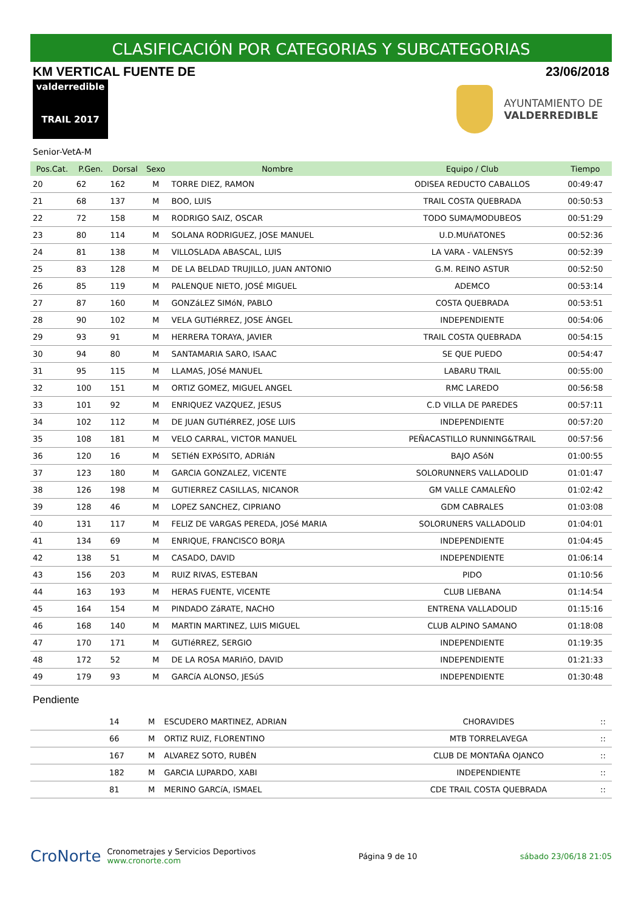CLASIFICACIÓN POR CATEGORIAS Y SUBCATEGORIAS
KM VERTICAL FUENTE DE 23/06/2018
valderredible
TRAIL 2017
AYUNTAMIENTO DE
VALDERREDIBLE
Senior-VetA-M
| Pos.Cat. | P.Gen. | Dorsal | Sexo | Nombre | Equipo / Club | Tiempo |
| --- | --- | --- | --- | --- | --- | --- |
| 20 | 62 | 162 | M | TORRE DIEZ, RAMON | ODISEA REDUCTO CABALLOS | 00:49:47 |
| 21 | 68 | 137 | M | BOO, LUIS | TRAIL COSTA QUEBRADA | 00:50:53 |
| 22 | 72 | 158 | M | RODRIGO SAIZ, OSCAR | TODO SUMA/MODUBEOS | 00:51:29 |
| 23 | 80 | 114 | M | SOLANA RODRIGUEZ, JOSE MANUEL | U.D.MUñATONES | 00:52:36 |
| 24 | 81 | 138 | M | VILLOSLADA ABASCAL, LUIS | LA VARA - VALENSYS | 00:52:39 |
| 25 | 83 | 128 | M | DE LA BELDAD TRUJILLO, JUAN ANTONIO | G.M. REINO ASTUR | 00:52:50 |
| 26 | 85 | 119 | M | PALENQUE NIETO, JOSÉ MIGUEL | ADEMCO | 00:53:14 |
| 27 | 87 | 160 | M | GONZáLEZ SIMóN, PABLO | COSTA QUEBRADA | 00:53:51 |
| 28 | 90 | 102 | M | VELA GUTIéRREZ, JOSE ÁNGEL | INDEPENDIENTE | 00:54:06 |
| 29 | 93 | 91 | M | HERRERA TORAYA, JAVIER | TRAIL COSTA QUEBRADA | 00:54:15 |
| 30 | 94 | 80 | M | SANTAMARIA SARO, ISAAC | SE QUE PUEDO | 00:54:47 |
| 31 | 95 | 115 | M | LLAMAS, JOSé MANUEL | LABARU TRAIL | 00:55:00 |
| 32 | 100 | 151 | M | ORTIZ GOMEZ, MIGUEL ANGEL | RMC LAREDO | 00:56:58 |
| 33 | 101 | 92 | M | ENRIQUEZ VAZQUEZ, JESUS | C.D VILLA DE PAREDES | 00:57:11 |
| 34 | 102 | 112 | M | DE JUAN GUTIéRREZ, JOSE LUIS | INDEPENDIENTE | 00:57:20 |
| 35 | 108 | 181 | M | VELO CARRAL, VICTOR MANUEL | PEÑACASTILLO RUNNING&TRAIL | 00:57:56 |
| 36 | 120 | 16 | M | SETIéN EXPóSITO, ADRIáN | BAJO ASóN | 01:00:55 |
| 37 | 123 | 180 | M | GARCIA GONZALEZ, VICENTE | SOLORUNNERS VALLADOLID | 01:01:47 |
| 38 | 126 | 198 | M | GUTIERREZ CASILLAS, NICANOR | GM VALLE CAMALEÑO | 01:02:42 |
| 39 | 128 | 46 | M | LOPEZ SANCHEZ, CIPRIANO | GDM CABRALES | 01:03:08 |
| 40 | 131 | 117 | M | FELIZ DE VARGAS PEREDA, JOSé MARIA | SOLORUNERS VALLADOLID | 01:04:01 |
| 41 | 134 | 69 | M | ENRIQUE, FRANCISCO BORJA | INDEPENDIENTE | 01:04:45 |
| 42 | 138 | 51 | M | CASADO, DAVID | INDEPENDIENTE | 01:06:14 |
| 43 | 156 | 203 | M | RUIZ RIVAS, ESTEBAN | PIDO | 01:10:56 |
| 44 | 163 | 193 | M | HERAS FUENTE, VICENTE | CLUB LIEBANA | 01:14:54 |
| 45 | 164 | 154 | M | PINDADO ZáRATE, NACHO | ENTRENA VALLADOLID | 01:15:16 |
| 46 | 168 | 140 | M | MARTIN MARTINEZ, LUIS MIGUEL | CLUB ALPINO SAMANO | 01:18:08 |
| 47 | 170 | 171 | M | GUTIéRREZ, SERGIO | INDEPENDIENTE | 01:19:35 |
| 48 | 172 | 52 | M | DE LA ROSA MARIñO, DAVID | INDEPENDIENTE | 01:21:33 |
| 49 | 179 | 93 | M | GARCíA ALONSO, JESúS | INDEPENDIENTE | 01:30:48 |
Pendiente
| | | 14 | M | ESCUDERO MARTINEZ, ADRIAN | CHORAVIDES | :: |
| | | 66 | M | ORTIZ RUIZ, FLORENTINO | MTB TORRELAVEGA | :: |
| | | 167 | M | ALVAREZ SOTO, RUBÉN | CLUB DE MONTAÑA OJANCO | :: |
| | | 182 | M | GARCIA LUPARDO, XABI | INDEPENDIENTE | :: |
| | | 81 | M | MERINO GARCíA, ISMAEL | CDE TRAIL COSTA QUEBRADA | :: |
CroNorte Cronometrajes y Servicios Deportivos
www.cronorte.com
Página 9 de 10 sábado 23/06/18 21:05